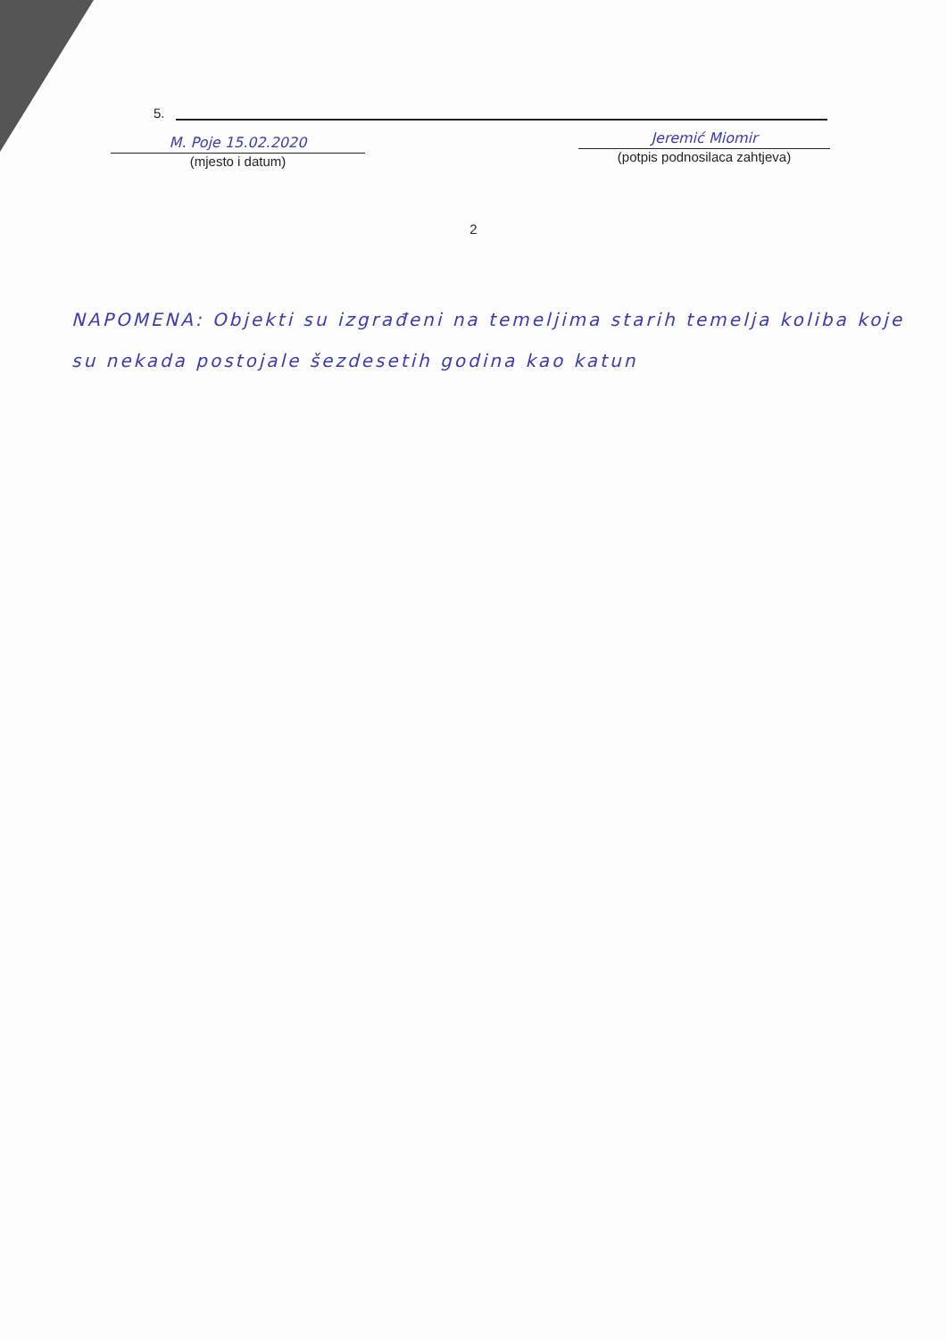5.
M. Poje 15.02.2020
(mjesto i datum)
Jeremić Miomir
(potpis podnosilaca zahtjeva)
2
NAPOMENA: Objekti su izgrađeni na temeljima starih temelja koliba koje su nekada postojale šezdesetih godina kao katun